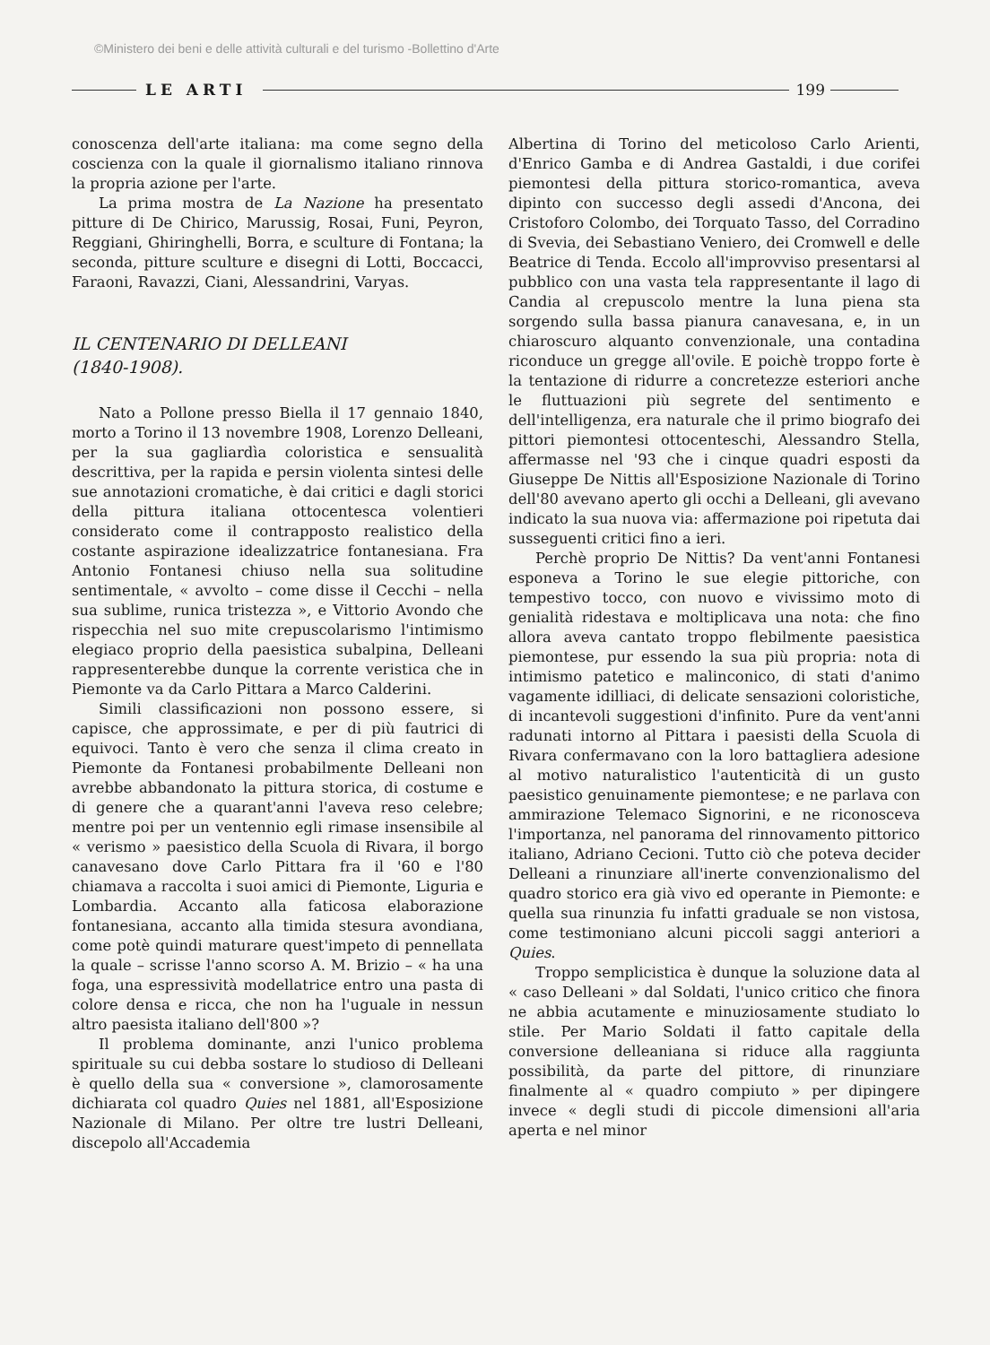©Ministero dei beni e delle attività culturali e del turismo -Bollettino d'Arte
LE ARTI 199
conoscenza dell'arte italiana: ma come segno della coscienza con la quale il giornalismo italiano rinnova la propria azione per l'arte.
La prima mostra de La Nazione ha presentato pitture di De Chirico, Marussig, Rosai, Funi, Peyron, Reggiani, Ghiringhelli, Borra, e sculture di Fontana; la seconda, pitture sculture e disegni di Lotti, Boccacci, Faraoni, Ravazzi, Ciani, Alessandrini, Varyas.
IL CENTENARIO DI DELLEANI
(1840-1908).
Nato a Pollone presso Biella il 17 gennaio 1840, morto a Torino il 13 novembre 1908, Lorenzo Delleani, per la sua gagliardìa coloristica e sensualità descrittiva, per la rapida e persin violenta sintesi delle sue annotazioni cromatiche, è dai critici e dagli storici della pittura italiana ottocentesca volentieri considerato come il contrapposto realistico della costante aspirazione idealizzatrice fontanesiana. Fra Antonio Fontanesi chiuso nella sua solitudine sentimentale, « avvolto – come disse il Cecchi – nella sua sublime, runica tristezza », e Vittorio Avondo che rispecchia nel suo mite crepuscolarismo l'intimismo elegiaco proprio della paesistica subalpina, Delleani rappresenterebbe dunque la corrente veristica che in Piemonte va da Carlo Pittara a Marco Calderini.
Simili classificazioni non possono essere, si capisce, che approssimate, e per di più fautrici di equivoci. Tanto è vero che senza il clima creato in Piemonte da Fontanesi probabilmente Delleani non avrebbe abbandonato la pittura storica, di costume e di genere che a quarant'anni l'aveva reso celebre; mentre poi per un ventennio egli rimase insensibile al « verismo » paesistico della Scuola di Rivara, il borgo canavesano dove Carlo Pittara fra il '60 e l'80 chiamava a raccolta i suoi amici di Piemonte, Liguria e Lombardia. Accanto alla faticosa elaborazione fontanesiana, accanto alla timida stesura avondiana, come potè quindi maturare quest'impeto di pennellata la quale – scrisse l'anno scorso A. M. Brizio – « ha una foga, una espressività modellatrice entro una pasta di colore densa e ricca, che non ha l'uguale in nessun altro paesista italiano dell'800 »?
Il problema dominante, anzi l'unico problema spirituale su cui debba sostare lo studioso di Delleani è quello della sua « conversione », clamorosamente dichiarata col quadro Quies nel 1881, all'Esposizione Nazionale di Milano. Per oltre tre lustri Delleani, discepolo all'Accademia
Albertina di Torino del meticoloso Carlo Arienti, d'Enrico Gamba e di Andrea Gastaldi, i due corifei piemontesi della pittura storico-romantica, aveva dipinto con successo degli assedi d'Ancona, dei Cristoforo Colombo, dei Torquato Tasso, del Corradino di Svevia, dei Sebastiano Veniero, dei Cromwell e delle Beatrice di Tenda. Eccolo all'improvviso presentarsi al pubblico con una vasta tela rappresentante il lago di Candia al crepuscolo mentre la luna piena sta sorgendo sulla bassa pianura canavesana, e, in un chiaroscuro alquanto convenzionale, una contadina riconduce un gregge all'ovile. E poichè troppo forte è la tentazione di ridurre a concretezze esteriori anche le fluttuazioni più segrete del sentimento e dell'intelligenza, era naturale che il primo biografo dei pittori piemontesi ottocenteschi, Alessandro Stella, affermasse nel '93 che i cinque quadri esposti da Giuseppe De Nittis all'Esposizione Nazionale di Torino dell'80 avevano aperto gli occhi a Delleani, gli avevano indicato la sua nuova via: affermazione poi ripetuta dai susseguenti critici fino a ieri.
Perchè proprio De Nittis? Da vent'anni Fontanesi esponeva a Torino le sue elegie pittoriche, con tempestivo tocco, con nuovo e vivissimo moto di genialità ridestava e moltiplicava una nota: che fino allora aveva cantato troppo flebilmente paesistica piemontese, pur essendo la sua più propria: nota di intimismo patetico e malinconico, di stati d'animo vagamente idilliaci, di delicate sensazioni coloristiche, di incantevoli suggestioni d'infinito. Pure da vent'anni radunati intorno al Pittara i paesisti della Scuola di Rivara confermavano con la loro battagliera adesione al motivo naturalistico l'autenticità di un gusto paesistico genuinamente piemontese; e ne parlava con ammirazione Telemaco Signorini, e ne riconosceva l'importanza, nel panorama del rinnovamento pittorico italiano, Adriano Cecioni. Tutto ciò che poteva decider Delleani a rinunziare all'inerte convenzionalismo del quadro storico era già vivo ed operante in Piemonte: e quella sua rinunzia fu infatti graduale se non vistosa, come testimoniano alcuni piccoli saggi anteriori a Quies.
Troppo semplicistica è dunque la soluzione data al « caso Delleani » dal Soldati, l'unico critico che finora ne abbia acutamente e minuziosamente studiato lo stile. Per Mario Soldati il fatto capitale della conversione delleaniana si riduce alla raggiunta possibilità, da parte del pittore, di rinunziare finalmente al « quadro compiuto » per dipingere invece « degli studi di piccole dimensioni all'aria aperta e nel minor